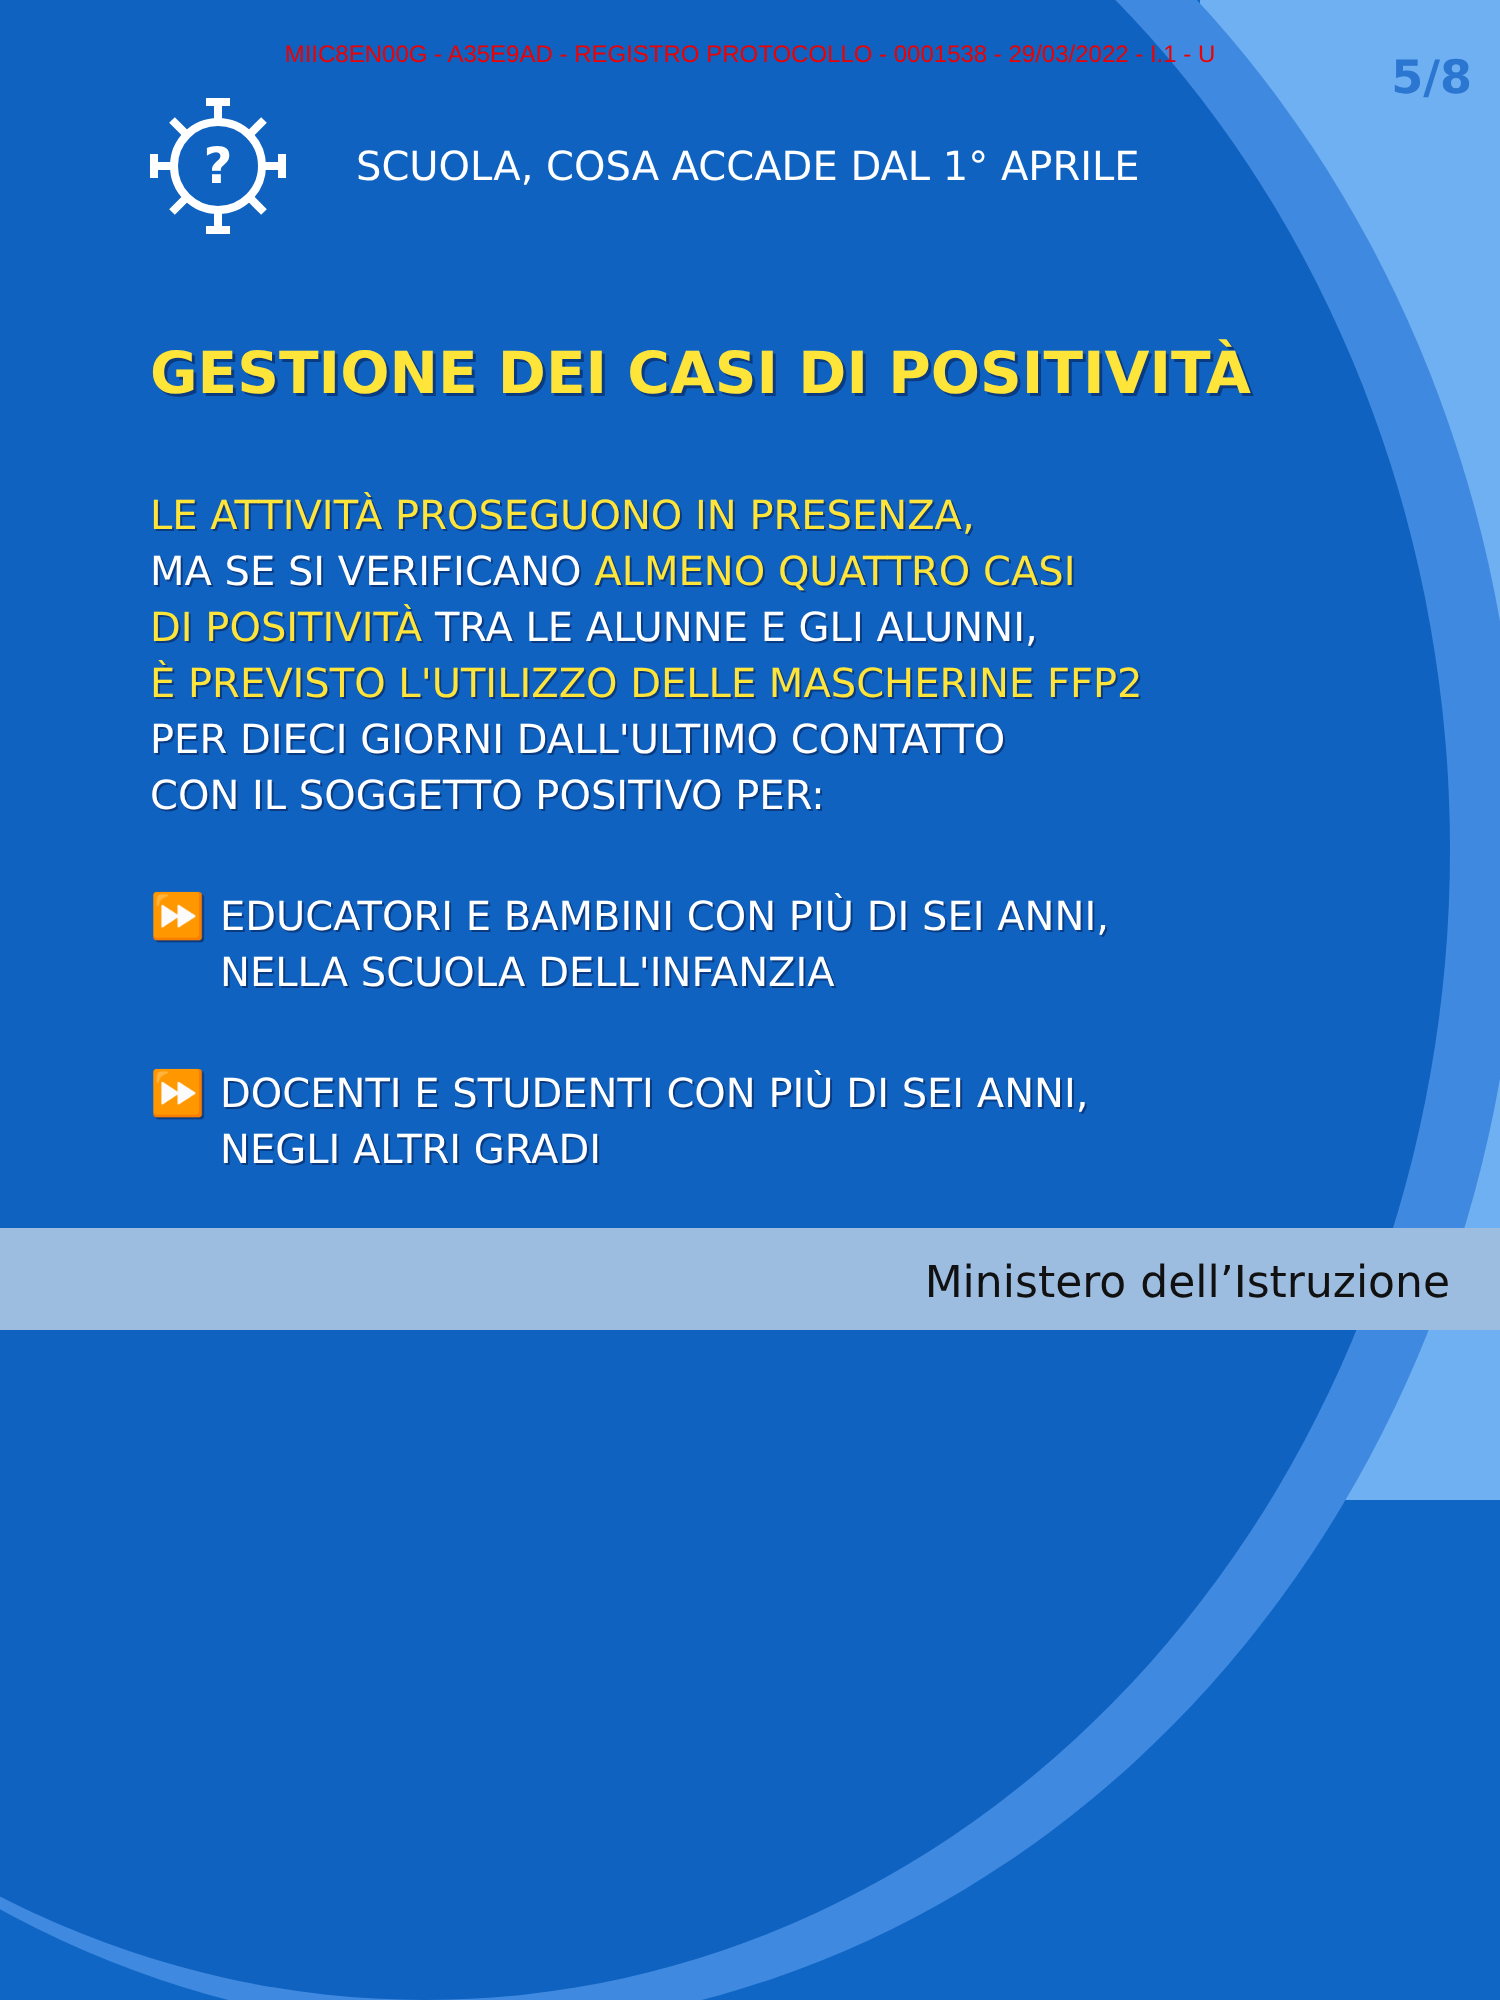MIIC8EN00G - A35E9AD - REGISTRO PROTOCOLLO - 0001538 - 29/03/2022 - I.1 - U
5/8
?
SCUOLA, COSA ACCADE DAL 1° APRILE
GESTIONE DEI CASI DI POSITIVITÀ
LE ATTIVITÀ PROSEGUONO IN PRESENZA,
MA SE SI VERIFICANO ALMENO QUATTRO CASI
DI POSITIVITÀ TRA LE ALUNNE E GLI ALUNNI,
È PREVISTO L'UTILIZZO DELLE MASCHERINE FFP2
PER DIECI GIORNI DALL'ULTIMO CONTATTO
CON IL SOGGETTO POSITIVO PER:
⏩ EDUCATORI E BAMBINI CON PIÙ DI SEI ANNI,
NELLA SCUOLA DELL'INFANZIA
⏩ DOCENTI E STUDENTI CON PIÙ DI SEI ANNI,
NEGLI ALTRI GRADI
Ministero dell’Istruzione